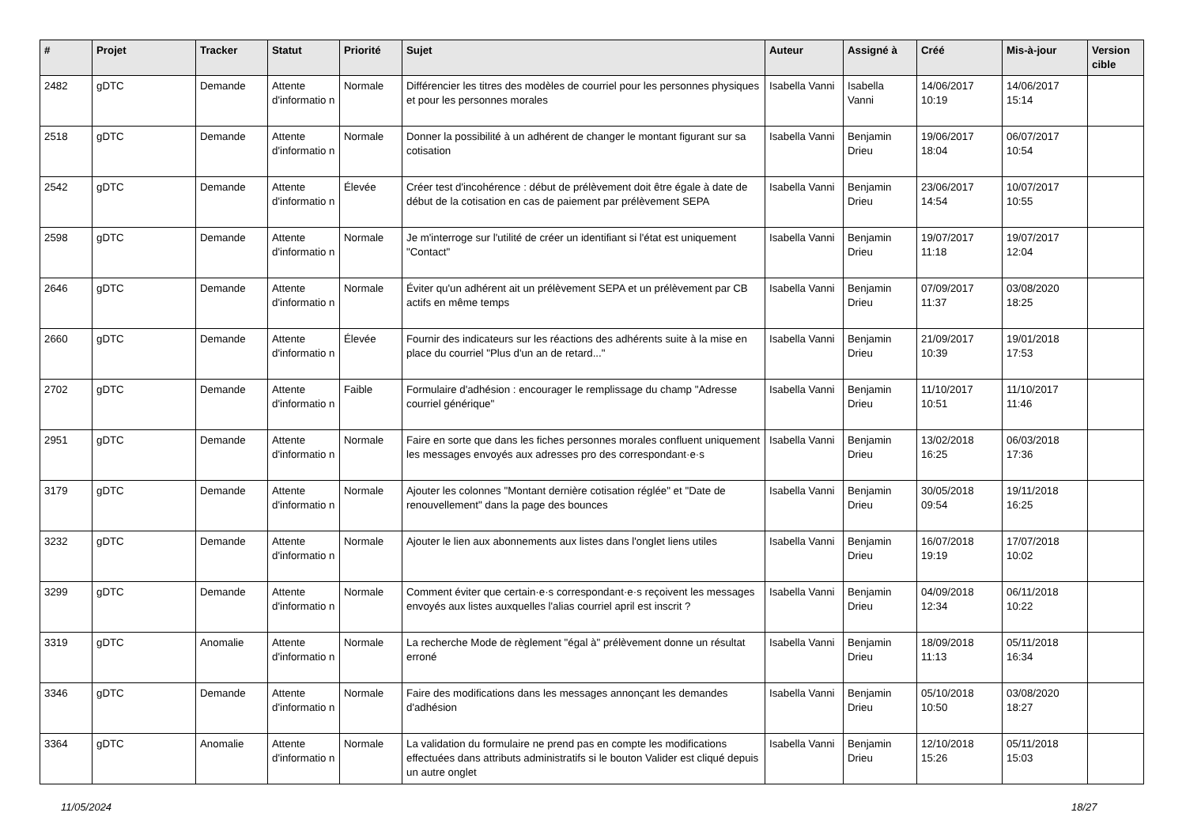| # | Projet | Tracker | Statut | Priorité | Sujet | Auteur | Assigné à | Créé | Mis-à-jour | Version cible |
| --- | --- | --- | --- | --- | --- | --- | --- | --- | --- | --- |
| 2482 | gDTC | Demande | Attente d'informatio n | Normale | Différencier les titres des modèles de courriel pour les personnes physiques et pour les personnes morales | Isabella Vanni | Isabella Vanni | 14/06/2017 10:19 | 14/06/2017 15:14 | |
| 2518 | gDTC | Demande | Attente d'informatio n | Normale | Donner la possibilité à un adhérent de changer le montant figurant sur sa cotisation | Isabella Vanni | Benjamin Drieu | 19/06/2017 18:04 | 06/07/2017 10:54 | |
| 2542 | gDTC | Demande | Attente d'informatio n | Élevée | Créer test d'incohérence : début de prélèvement doit être égale à date de début de la cotisation en cas de paiement par prélèvement SEPA | Isabella Vanni | Benjamin Drieu | 23/06/2017 14:54 | 10/07/2017 10:55 | |
| 2598 | gDTC | Demande | Attente d'informatio n | Normale | Je m'interroge sur l'utilité de créer un identifiant si l'état est uniquement "Contact" | Isabella Vanni | Benjamin Drieu | 19/07/2017 11:18 | 19/07/2017 12:04 | |
| 2646 | gDTC | Demande | Attente d'informatio n | Normale | Éviter qu'un adhérent ait un prélèvement SEPA et un prélèvement par CB actifs en même temps | Isabella Vanni | Benjamin Drieu | 07/09/2017 11:37 | 03/08/2020 18:25 | |
| 2660 | gDTC | Demande | Attente d'informatio n | Élevée | Fournir des indicateurs sur les réactions des adhérents suite à la mise en place du courriel "Plus d'un an de retard..." | Isabella Vanni | Benjamin Drieu | 21/09/2017 10:39 | 19/01/2018 17:53 | |
| 2702 | gDTC | Demande | Attente d'informatio n | Faible | Formulaire d'adhésion : encourager le remplissage du champ "Adresse courriel générique" | Isabella Vanni | Benjamin Drieu | 11/10/2017 10:51 | 11/10/2017 11:46 | |
| 2951 | gDTC | Demande | Attente d'informatio n | Normale | Faire en sorte que dans les fiches personnes morales confluent uniquement les messages envoyés aux adresses pro des correspondant·e·s | Isabella Vanni | Benjamin Drieu | 13/02/2018 16:25 | 06/03/2018 17:36 | |
| 3179 | gDTC | Demande | Attente d'informatio n | Normale | Ajouter les colonnes "Montant dernière cotisation réglée" et "Date de renouvellement" dans la page des bounces | Isabella Vanni | Benjamin Drieu | 30/05/2018 09:54 | 19/11/2018 16:25 | |
| 3232 | gDTC | Demande | Attente d'informatio n | Normale | Ajouter le lien aux abonnements aux listes dans l'onglet liens utiles | Isabella Vanni | Benjamin Drieu | 16/07/2018 19:19 | 17/07/2018 10:02 | |
| 3299 | gDTC | Demande | Attente d'informatio n | Normale | Comment éviter que certain·e·s correspondant·e·s reçoivent les messages envoyés aux listes auxquelles l'alias courriel april est inscrit ? | Isabella Vanni | Benjamin Drieu | 04/09/2018 12:34 | 06/11/2018 10:22 | |
| 3319 | gDTC | Anomalie | Attente d'informatio n | Normale | La recherche Mode de règlement "égal à" prélèvement donne un résultat erroné | Isabella Vanni | Benjamin Drieu | 18/09/2018 11:13 | 05/11/2018 16:34 | |
| 3346 | gDTC | Demande | Attente d'informatio n | Normale | Faire des modifications dans les messages annonçant les demandes d'adhésion | Isabella Vanni | Benjamin Drieu | 05/10/2018 10:50 | 03/08/2020 18:27 | |
| 3364 | gDTC | Anomalie | Attente d'informatio n | Normale | La validation du formulaire ne prend pas en compte les modifications effectuées dans attributs administratifs si le bouton Valider est cliqué depuis un autre onglet | Isabella Vanni | Benjamin Drieu | 12/10/2018 15:26 | 05/11/2018 15:03 | |
11/05/2024 18/27